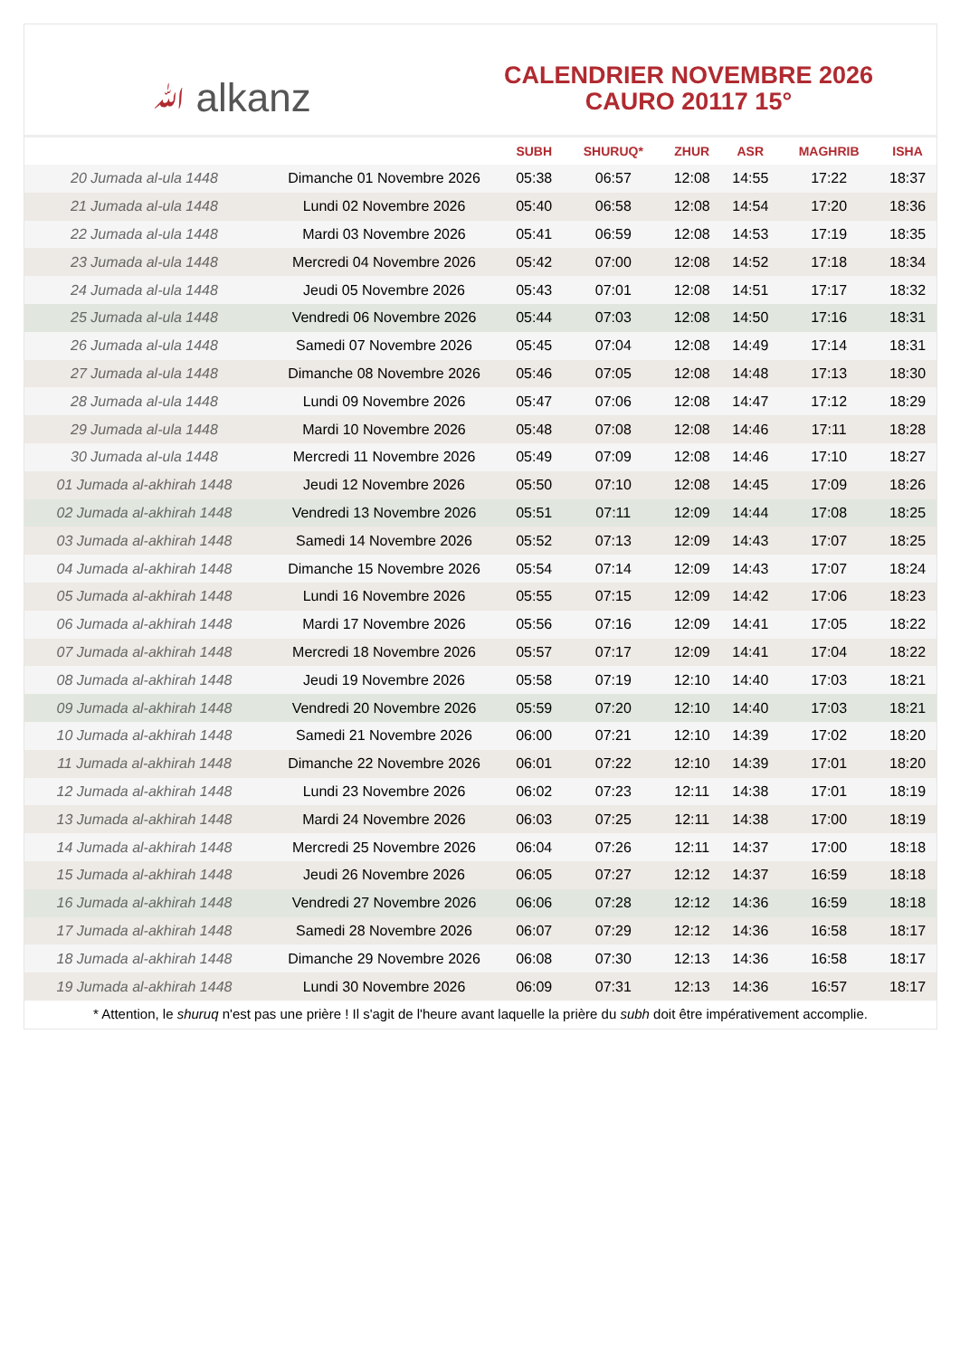ﷲ alkanz
CALENDRIER NOVEMBRE 2026
CAURO 20117 15°
| | | SUBH | SHURUQ* | ZHUR | ASR | MAGHRIB | ISHA |
| --- | --- | --- | --- | --- | --- | --- | --- |
| 20 Jumada al-ula 1448 | Dimanche 01 Novembre 2026 | 05:38 | 06:57 | 12:08 | 14:55 | 17:22 | 18:37 |
| 21 Jumada al-ula 1448 | Lundi 02 Novembre 2026 | 05:40 | 06:58 | 12:08 | 14:54 | 17:20 | 18:36 |
| 22 Jumada al-ula 1448 | Mardi 03 Novembre 2026 | 05:41 | 06:59 | 12:08 | 14:53 | 17:19 | 18:35 |
| 23 Jumada al-ula 1448 | Mercredi 04 Novembre 2026 | 05:42 | 07:00 | 12:08 | 14:52 | 17:18 | 18:34 |
| 24 Jumada al-ula 1448 | Jeudi 05 Novembre 2026 | 05:43 | 07:01 | 12:08 | 14:51 | 17:17 | 18:32 |
| 25 Jumada al-ula 1448 | Vendredi 06 Novembre 2026 | 05:44 | 07:03 | 12:08 | 14:50 | 17:16 | 18:31 |
| 26 Jumada al-ula 1448 | Samedi 07 Novembre 2026 | 05:45 | 07:04 | 12:08 | 14:49 | 17:14 | 18:31 |
| 27 Jumada al-ula 1448 | Dimanche 08 Novembre 2026 | 05:46 | 07:05 | 12:08 | 14:48 | 17:13 | 18:30 |
| 28 Jumada al-ula 1448 | Lundi 09 Novembre 2026 | 05:47 | 07:06 | 12:08 | 14:47 | 17:12 | 18:29 |
| 29 Jumada al-ula 1448 | Mardi 10 Novembre 2026 | 05:48 | 07:08 | 12:08 | 14:46 | 17:11 | 18:28 |
| 30 Jumada al-ula 1448 | Mercredi 11 Novembre 2026 | 05:49 | 07:09 | 12:08 | 14:46 | 17:10 | 18:27 |
| 01 Jumada al-akhirah 1448 | Jeudi 12 Novembre 2026 | 05:50 | 07:10 | 12:08 | 14:45 | 17:09 | 18:26 |
| 02 Jumada al-akhirah 1448 | Vendredi 13 Novembre 2026 | 05:51 | 07:11 | 12:09 | 14:44 | 17:08 | 18:25 |
| 03 Jumada al-akhirah 1448 | Samedi 14 Novembre 2026 | 05:52 | 07:13 | 12:09 | 14:43 | 17:07 | 18:25 |
| 04 Jumada al-akhirah 1448 | Dimanche 15 Novembre 2026 | 05:54 | 07:14 | 12:09 | 14:43 | 17:07 | 18:24 |
| 05 Jumada al-akhirah 1448 | Lundi 16 Novembre 2026 | 05:55 | 07:15 | 12:09 | 14:42 | 17:06 | 18:23 |
| 06 Jumada al-akhirah 1448 | Mardi 17 Novembre 2026 | 05:56 | 07:16 | 12:09 | 14:41 | 17:05 | 18:22 |
| 07 Jumada al-akhirah 1448 | Mercredi 18 Novembre 2026 | 05:57 | 07:17 | 12:09 | 14:41 | 17:04 | 18:22 |
| 08 Jumada al-akhirah 1448 | Jeudi 19 Novembre 2026 | 05:58 | 07:19 | 12:10 | 14:40 | 17:03 | 18:21 |
| 09 Jumada al-akhirah 1448 | Vendredi 20 Novembre 2026 | 05:59 | 07:20 | 12:10 | 14:40 | 17:03 | 18:21 |
| 10 Jumada al-akhirah 1448 | Samedi 21 Novembre 2026 | 06:00 | 07:21 | 12:10 | 14:39 | 17:02 | 18:20 |
| 11 Jumada al-akhirah 1448 | Dimanche 22 Novembre 2026 | 06:01 | 07:22 | 12:10 | 14:39 | 17:01 | 18:20 |
| 12 Jumada al-akhirah 1448 | Lundi 23 Novembre 2026 | 06:02 | 07:23 | 12:11 | 14:38 | 17:01 | 18:19 |
| 13 Jumada al-akhirah 1448 | Mardi 24 Novembre 2026 | 06:03 | 07:25 | 12:11 | 14:38 | 17:00 | 18:19 |
| 14 Jumada al-akhirah 1448 | Mercredi 25 Novembre 2026 | 06:04 | 07:26 | 12:11 | 14:37 | 17:00 | 18:18 |
| 15 Jumada al-akhirah 1448 | Jeudi 26 Novembre 2026 | 06:05 | 07:27 | 12:12 | 14:37 | 16:59 | 18:18 |
| 16 Jumada al-akhirah 1448 | Vendredi 27 Novembre 2026 | 06:06 | 07:28 | 12:12 | 14:36 | 16:59 | 18:18 |
| 17 Jumada al-akhirah 1448 | Samedi 28 Novembre 2026 | 06:07 | 07:29 | 12:12 | 14:36 | 16:58 | 18:17 |
| 18 Jumada al-akhirah 1448 | Dimanche 29 Novembre 2026 | 06:08 | 07:30 | 12:13 | 14:36 | 16:58 | 18:17 |
| 19 Jumada al-akhirah 1448 | Lundi 30 Novembre 2026 | 06:09 | 07:31 | 12:13 | 14:36 | 16:57 | 18:17 |
* Attention, le shuruq n'est pas une prière ! Il s'agit de l'heure avant laquelle la prière du subh doit être impérativement accomplie.